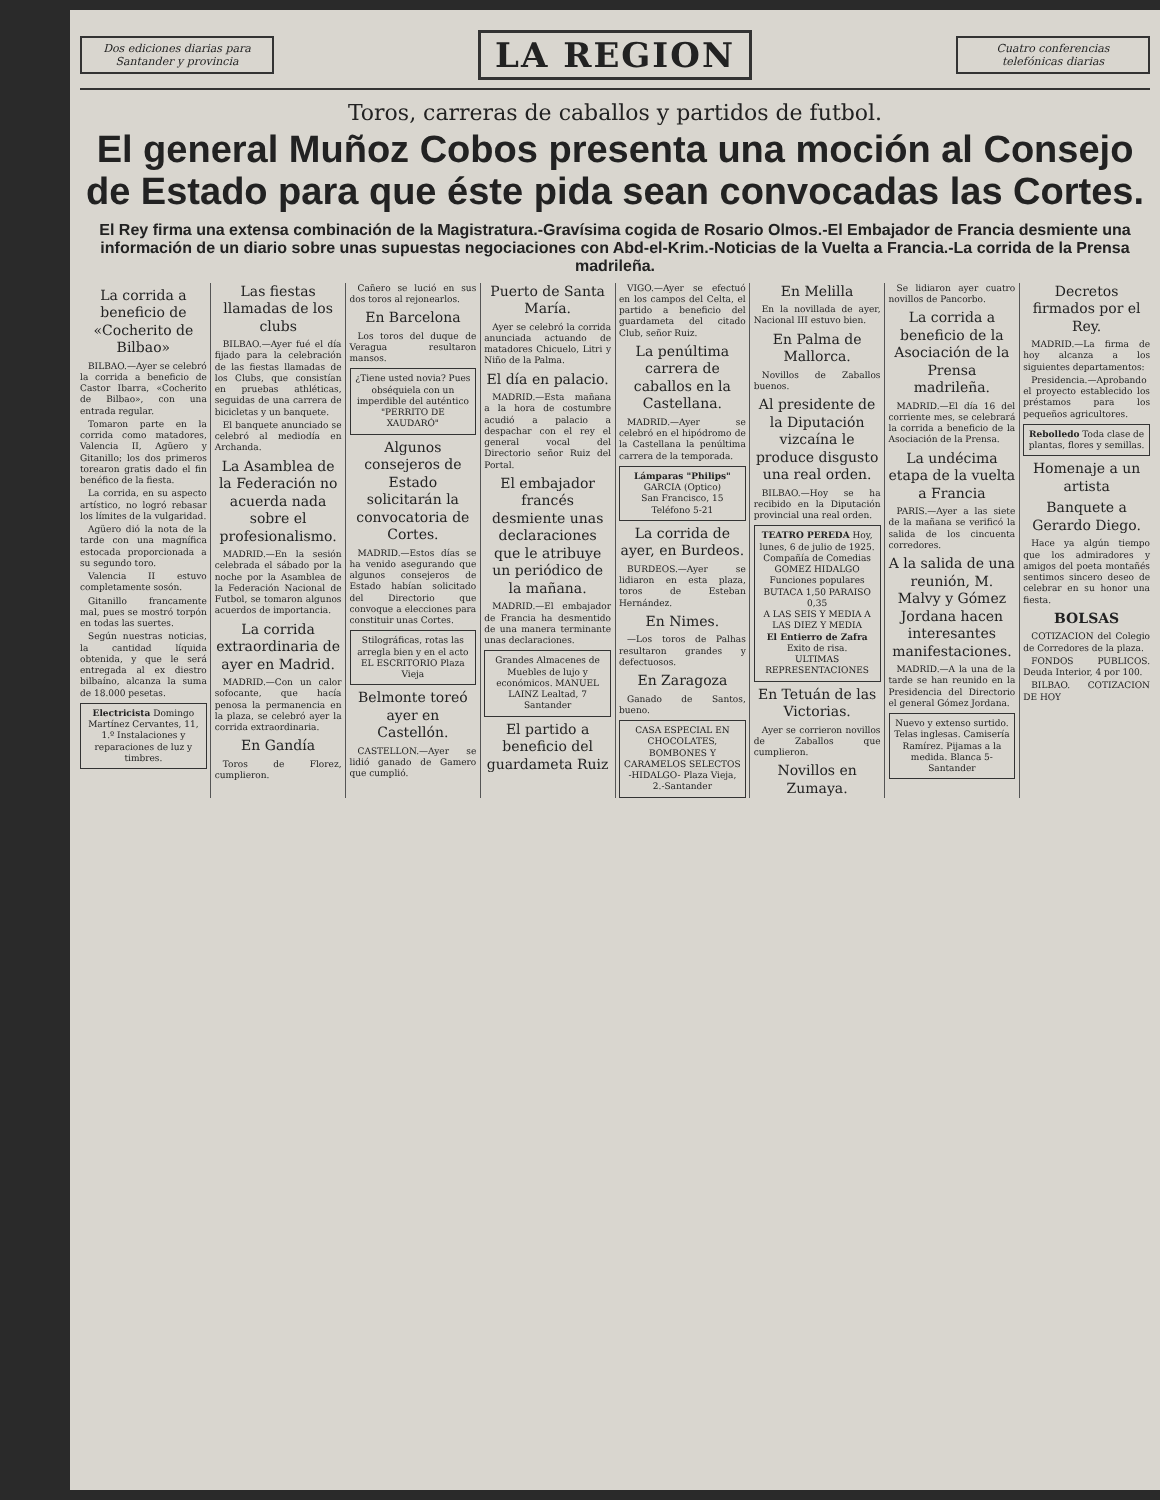Dos ediciones diarias para Santander y provincia
LA REGION
Cuatro conferencias telefónicas diarias
Toros, carreras de caballos y partidos de futbol.
El general Muñoz Cobos presenta una moción al Consejo de Estado para que éste pida sean convocadas las Cortes.
El Rey firma una extensa combinación de la Magistratura.-Gravísima cogida de Rosario Olmos.-El Embajador de Francia desmiente una información de un diario sobre unas supuestas negociaciones con Abd-el-Krim.-Noticias de la Vuelta a Francia.-La corrida de la Prensa madrileña.
La corrida a beneficio de «Cocherito de Bilbao»
BILBAO.—Ayer se celebró la corrida a beneficio de Castor Ibarra, «Cocherito de Bilbao», con una entrada regular.
Tomaron parte en la corrida como matadores, Valencia II, Agüero y Gitanillo; los dos primeros torearon gratis dado el fin benéfico de la fiesta.
La corrida, en su aspecto artístico, no logró rebasar los límites de la vulgaridad.
Agüero dió la nota de la tarde con una magnífica estocada proporcionada a su segundo toro.
Valencia II estuvo completamente sosón.
Gitanillo francamente mal, pues se mostró torpón en todas las suertes.
Según nuestras noticias, la cantidad líquida obtenida, y que le será entregada al ex diestro bilbaíno, alcanza la suma de 18.000 pesetas.
Electricista Domingo Martínez Cervantes, 11, 1.º Instalaciones y reparaciones de luz y timbres.
Las fiestas llamadas de los clubs
BILBAO.—Ayer fué el día fijado para la celebración de las fiestas llamadas de los Clubs, que consistían en pruebas athléticas, seguidas de una carrera de bicicletas y un banquete.
El banquete anunciado se celebró al mediodía en Archanda.
La Asamblea de la Federación no acuerda nada sobre el profesionalismo.
MADRID.—En la sesión celebrada el sábado por la noche por la Asamblea de la Federación Nacional de Futbol, se tomaron algunos acuerdos de importancia.
La corrida extraordinaria de ayer en Madrid.
MADRID.—Con un calor sofocante, que hacía penosa la permanencia en la plaza, se celebró ayer la corrida extraordinaria.
En Gandía
Toros de Florez, cumplieron.
Cañero se lució en sus dos toros al rejonearlos.
En Barcelona
Los toros del duque de Veragua resultaron mansos.
¿Tiene usted novia? Pues obséquiela con un imperdible del auténtico "PERRITO DE XAUDARÓ"
Algunos consejeros de Estado solicitarán la convocatoria de Cortes.
MADRID.—Estos días se ha venido asegurando que algunos consejeros de Estado habían solicitado del Directorio que convoque a elecciones para constituir unas Cortes.
Stilográficas, rotas las arregla bien y en el acto EL ESCRITORIO Plaza Vieja
Belmonte toreó ayer en Castellón.
CASTELLON.—Ayer se lidió ganado de Gamero que cumplió.
Puerto de Santa María.
Ayer se celebró la corrida anunciada actuando de matadores Chicuelo, Litri y Niño de la Palma.
El día en palacio.
MADRID.—Esta mañana a la hora de costumbre acudió a palacio a despachar con el rey el general vocal del Directorio señor Ruiz del Portal.
El embajador francés desmiente unas declaraciones que le atribuye un periódico de la mañana.
MADRID.—El embajador de Francia ha desmentido de una manera terminante unas declaraciones.
Grandes Almacenes de Muebles de lujo y económicos. MANUEL LAINZ Lealtad, 7 Santander
El partido a beneficio del guardameta Ruiz
VIGO.—Ayer se efectuó en los campos del Celta, el partido a beneficio del guardameta del citado Club, señor Ruiz.
La penúltima carrera de caballos en la Castellana.
MADRID.—Ayer se celebró en el hipódromo de la Castellana la penúltima carrera de la temporada.
Lámparas "Philips"
GARCIA (Optico)
San Francisco, 15 Teléfono 5-21
La corrida de ayer, en Burdeos.
BURDEOS.—Ayer se lidiaron en esta plaza, toros de Esteban Hernández.
En Nimes.
—Los toros de Palhas resultaron grandes y defectuosos.
En Zaragoza
Ganado de Santos, bueno.
CASA ESPECIAL EN CHOCOLATES, BOMBONES Y CARAMELOS SELECTOS -HIDALGO- Plaza Vieja, 2.-Santander
En Melilla
En la novillada de ayer, Nacional III estuvo bien.
En Palma de Mallorca.
Novillos de Zaballos buenos.
Al presidente de la Diputación vizcaína le produce disgusto una real orden.
BILBAO.—Hoy se ha recibido en la Diputación provincial una real orden.
TEATRO PEREDA Hoy, lunes, 6 de julio de 1925.
Compañía de Comedias GOMEZ HIDALGO
Funciones populares
BUTACA 1,50 PARAISO 0,35
A LAS SEIS Y MEDIA A LAS DIEZ Y MEDIA
El Entierro de Zafra
Exito de risa.
ULTIMAS REPRESENTACIONES
En Tetuán de las Victorias.
Ayer se corrieron novillos de Zaballos que cumplieron.
Novillos en Zumaya.
Se lidiaron ayer cuatro novillos de Pancorbo.
La corrida a beneficio de la Asociación de la Prensa madrileña.
MADRID.—El día 16 del corriente mes, se celebrará la corrida a beneficio de la Asociación de la Prensa.
La undécima etapa de la vuelta a Francia
PARIS.—Ayer a las siete de la mañana se verificó la salida de los cincuenta corredores.
A la salida de una reunión, M. Malvy y Gómez Jordana hacen interesantes manifestaciones.
MADRID.—A la una de la tarde se han reunido en la Presidencia del Directorio el general Gómez Jordana.
Nuevo y extenso surtido. Telas inglesas. Camisería Ramírez. Pijamas a la medida. Blanca 5-Santander
Decretos firmados por el Rey.
MADRID.—La firma de hoy alcanza a los siguientes departamentos:
Presidencia.—Aprobando el proyecto establecido los préstamos para los pequeños agricultores.
Rebolledo Toda clase de plantas, flores y semillas.
Homenaje a un artista
Banquete a Gerardo Diego.
Hace ya algún tiempo que los admiradores y amigos del poeta montañés sentimos sincero deseo de celebrar en su honor una fiesta.
BOLSAS
COTIZACION del Colegio de Corredores de la plaza.
FONDOS PUBLICOS. Deuda Interior, 4 por 100.
BILBAO. COTIZACION DE HOY